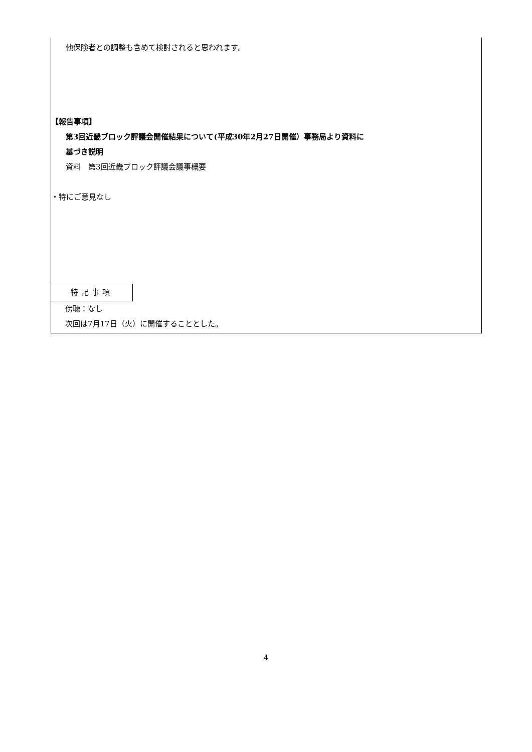他保険者との調整も含めて検討されると思われます。
【報告事項】
第3回近畿ブロック評議会開催結果について(平成30年2月27日開催）事務局より資料に
基づき説明
資料　第3回近畿ブロック評議会議事概要
・特にご意見なし
特記事項
傍聴：なし
次回は7月17日（火）に開催することとした。
4